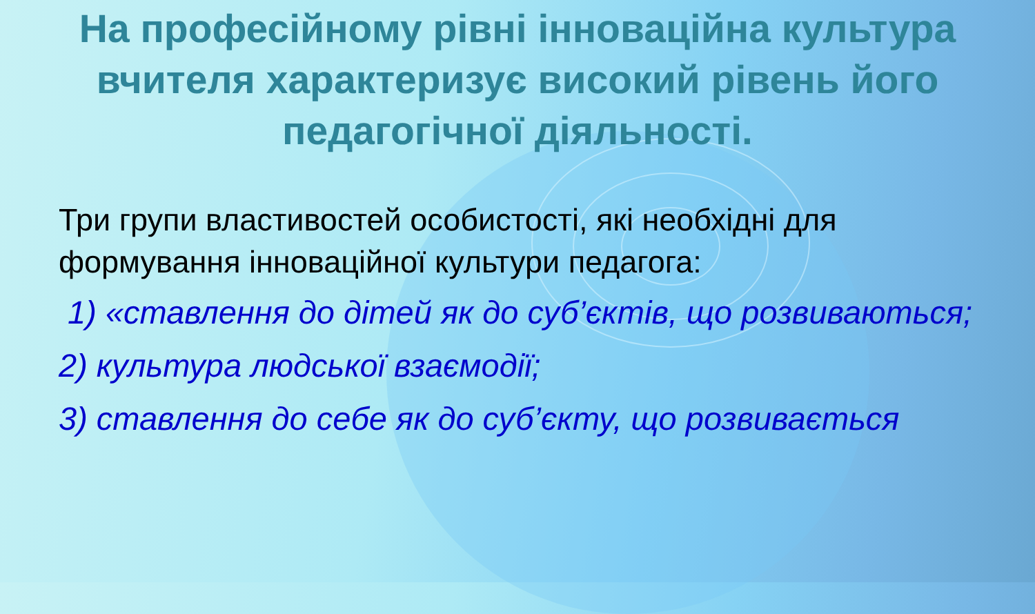На професійному рівні інноваційна культура вчителя характеризує високий рівень його педагогічної діяльності.
Три групи властивостей особистості, які необхідні для формування інноваційної культури педагога:
1) «ставлення до дітей як до суб’єктів, що розвиваються;
2) культура людської взаємодії;
3) ставлення до себе як до суб’єкту, що розвивається